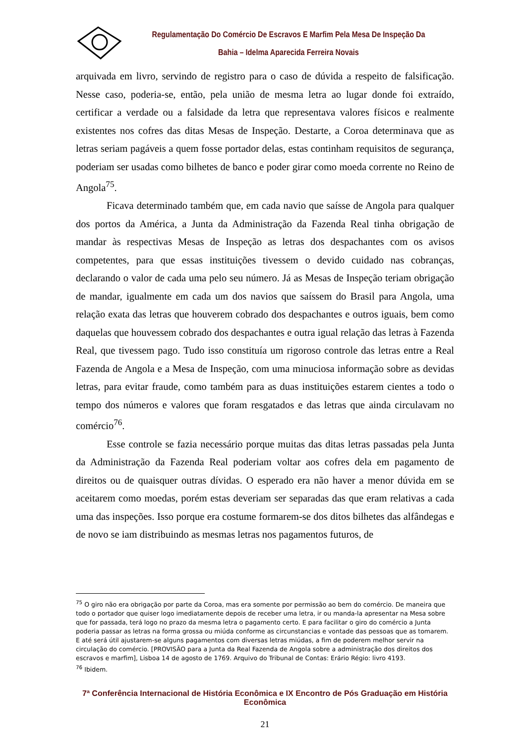Regulamentação Do Comércio De Escravos E Marfim Pela Mesa De Inspeção Da Bahia – Idelma Aparecida Ferreira Novais
arquivada em livro, servindo de registro para o caso de dúvida a respeito de falsificação. Nesse caso, poderia-se, então, pela união de mesma letra ao lugar donde foi extraído, certificar a verdade ou a falsidade da letra que representava valores físicos e realmente existentes nos cofres das ditas Mesas de Inspeção. Destarte, a Coroa determinava que as letras seriam pagáveis a quem fosse portador delas, estas continham requisitos de segurança, poderiam ser usadas como bilhetes de banco e poder girar como moeda corrente no Reino de Angola<sup>75</sup>.
Ficava determinado também que, em cada navio que saísse de Angola para qualquer dos portos da América, a Junta da Administração da Fazenda Real tinha obrigação de mandar às respectivas Mesas de Inspeção as letras dos despachantes com os avisos competentes, para que essas instituições tivessem o devido cuidado nas cobranças, declarando o valor de cada uma pelo seu número. Já as Mesas de Inspeção teriam obrigação de mandar, igualmente em cada um dos navios que saíssem do Brasil para Angola, uma relação exata das letras que houverem cobrado dos despachantes e outros iguais, bem como daquelas que houvessem cobrado dos despachantes e outra igual relação das letras à Fazenda Real, que tivessem pago. Tudo isso constituía um rigoroso controle das letras entre a Real Fazenda de Angola e a Mesa de Inspeção, com uma minuciosa informação sobre as devidas letras, para evitar fraude, como também para as duas instituições estarem cientes a todo o tempo dos números e valores que foram resgatados e das letras que ainda circulavam no comércio<sup>76</sup>.
Esse controle se fazia necessário porque muitas das ditas letras passadas pela Junta da Administração da Fazenda Real poderiam voltar aos cofres dela em pagamento de direitos ou de quaisquer outras dívidas. O esperado era não haver a menor dúvida em se aceitarem como moedas, porém estas deveriam ser separadas das que eram relativas a cada uma das inspeções. Isso porque era costume formarem-se dos ditos bilhetes das alfândegas e de novo se iam distribuindo as mesmas letras nos pagamentos futuros, de
<sup>75</sup> O giro não era obrigação por parte da Coroa, mas era somente por permissão ao bem do comércio. De maneira que todo o portador que quiser logo imediatamente depois de receber uma letra, ir ou manda-la apresentar na Mesa sobre que for passada, terá logo no prazo da mesma letra o pagamento certo. E para facilitar o giro do comércio a Junta poderia passar as letras na forma grossa ou miúda conforme as circunstancias e vontade das pessoas que as tomarem. E até será útil ajustarem-se alguns pagamentos com diversas letras miúdas, a fim de poderem melhor servir na circulação do comércio. [PROVISÃO para a Junta da Real Fazenda de Angola sobre a administração dos direitos dos escravos e marfim], Lisboa 14 de agosto de 1769. Arquivo do Tribunal de Contas: Erário Régio: livro 4193.
<sup>76</sup> Ibidem.
7ª Conferência Internacional de História Econômica e IX Encontro de Pós Graduação em História Econômica
21